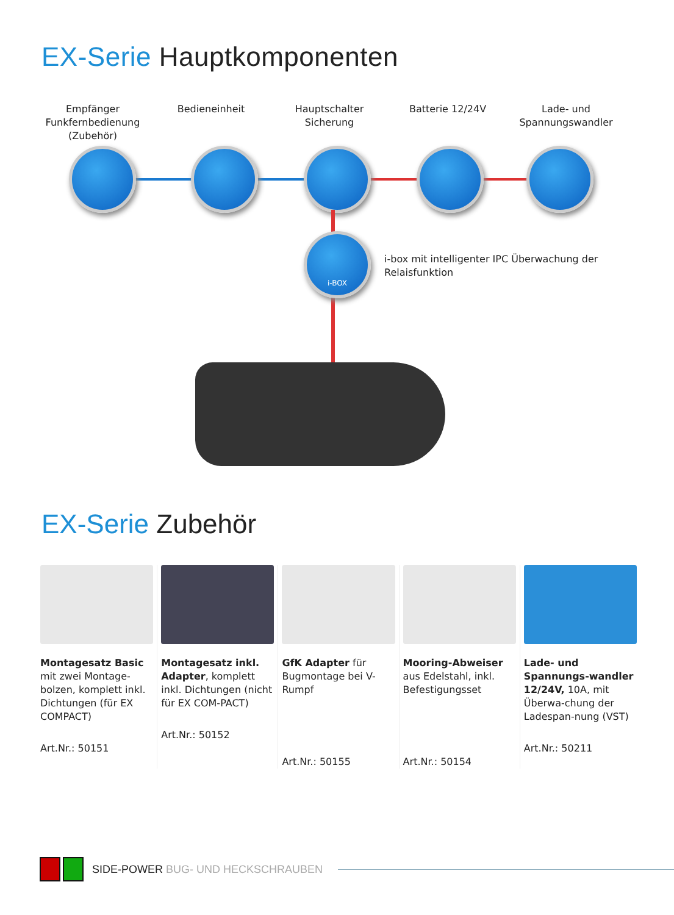EX-Serie Hauptkomponenten
Empfänger Funkfernbedienung (Zubehör)
Bedieneinheit Hauptschalter Sicherung
Batterie 12/24V Lade- und Spannungswandler
i-BOX
i-box mit intelligenter IPC Überwachung der Relaisfunktion
EX-Serie Zubehör
Montagesatz Basic mit zwei Montage-bolzen, komplett inkl. Dichtungen (für EX COMPACT)
Art.Nr.: 50151
Montagesatz inkl. Adapter, komplett inkl. Dichtungen (nicht für EX COM-PACT)
Art.Nr.: 50152
GfK Adapter für Bugmontage bei V-Rumpf
Art.Nr.: 50155
Mooring-Abweiser aus Edelstahl, inkl. Befestigungsset
Art.Nr.: 50154
Lade- und Spannungs-wandler 12/24V, 10A, mit Überwa-chung der Ladespan-nung (VST)
Art.Nr.: 50211
SIDE-POWER BUG- UND HECKSCHRAUBEN